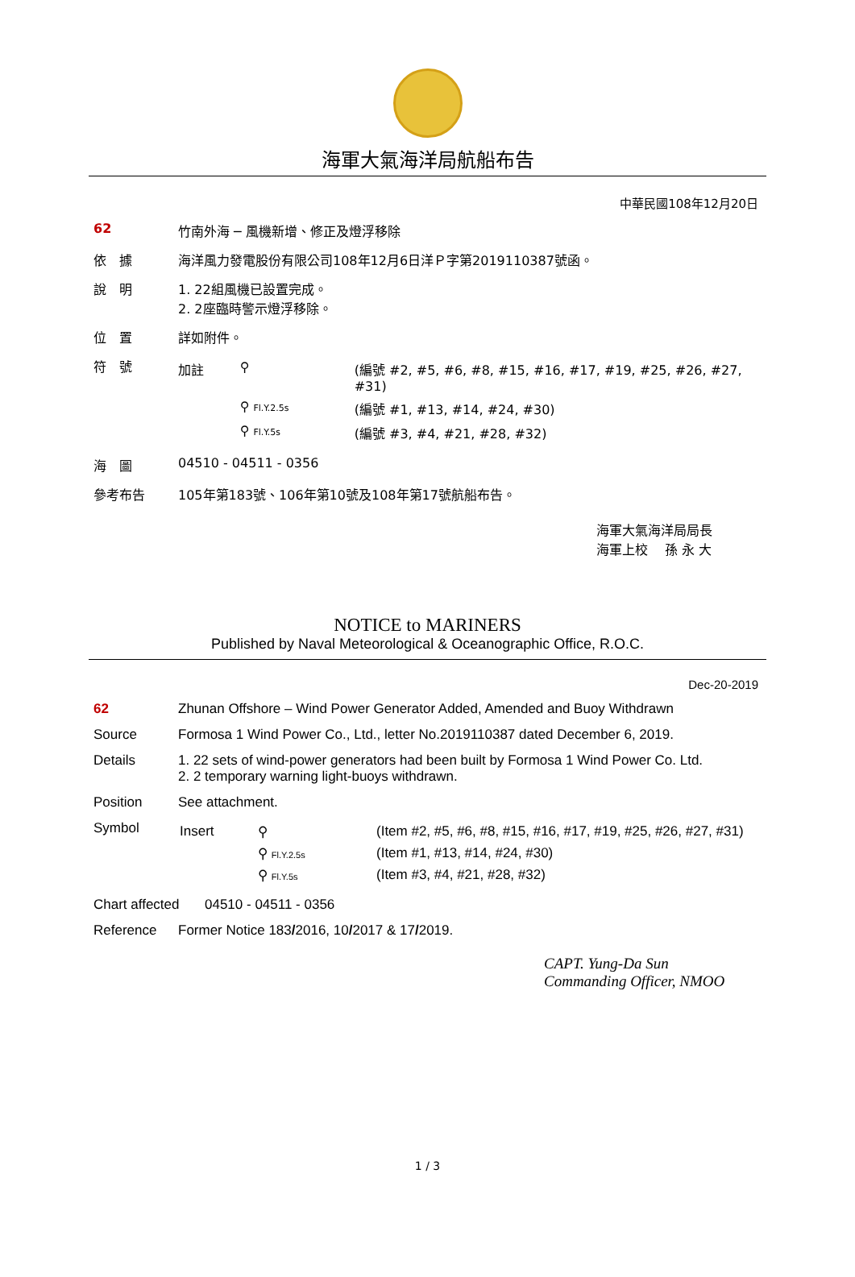海軍大氣海洋局航船布告
中華民國108年12月20日
62 竹南外海 ─ 風機新增、修正及燈浮移除
依　據 海洋風力發電股份有限公司108年12月6日洋Ｐ字第2019110387號函。
說　明 1. 22組風機已設置完成。
2. 2座臨時警示燈浮移除。
位　置 詳如附件。
符　號
| 加註 | ⚲ | (編號 #2, #5, #6, #8, #15, #16, #17, #19, #25, #26, #27, #31) |
| | ⚲ Fl.Y.2.5s | (編號 #1, #13, #14, #24, #30) |
| | ⚲ Fl.Y.5s | (編號 #3, #4, #21, #28, #32) |
海　圖 04510 - 04511 - 0356
參考布告 105年第183號、106年第10號及108年第17號航船布告。
海軍大氣海洋局局長
海軍上校　 孫 永 大
NOTICE to MARINERS
Published by Naval Meteorological & Oceanographic Office, R.O.C.
Dec-20-2019
62 Zhunan Offshore – Wind Power Generator Added, Amended and Buoy Withdrawn
Source Formosa 1 Wind Power Co., Ltd., letter No.2019110387 dated December 6, 2019.
Details 1. 22 sets of wind-power generators had been built by Formosa 1 Wind Power Co. Ltd.
2. 2 temporary warning light-buoys withdrawn.
Position See attachment.
Symbol
| Insert | ⚲ | (Item #2, #5, #6, #8, #15, #16, #17, #19, #25, #26, #27, #31) |
| | ⚲ Fl.Y.2.5s | (Item #1, #13, #14, #24, #30) |
| | ⚲ Fl.Y.5s | (Item #3, #4, #21, #28, #32) |
Chart affected
04510 - 04511 - 0356
Reference Former Notice 183/2016, 10/2017 & 17/2019.
CAPT. Yung-Da Sun
Commanding Officer, NMOO
1 / 3